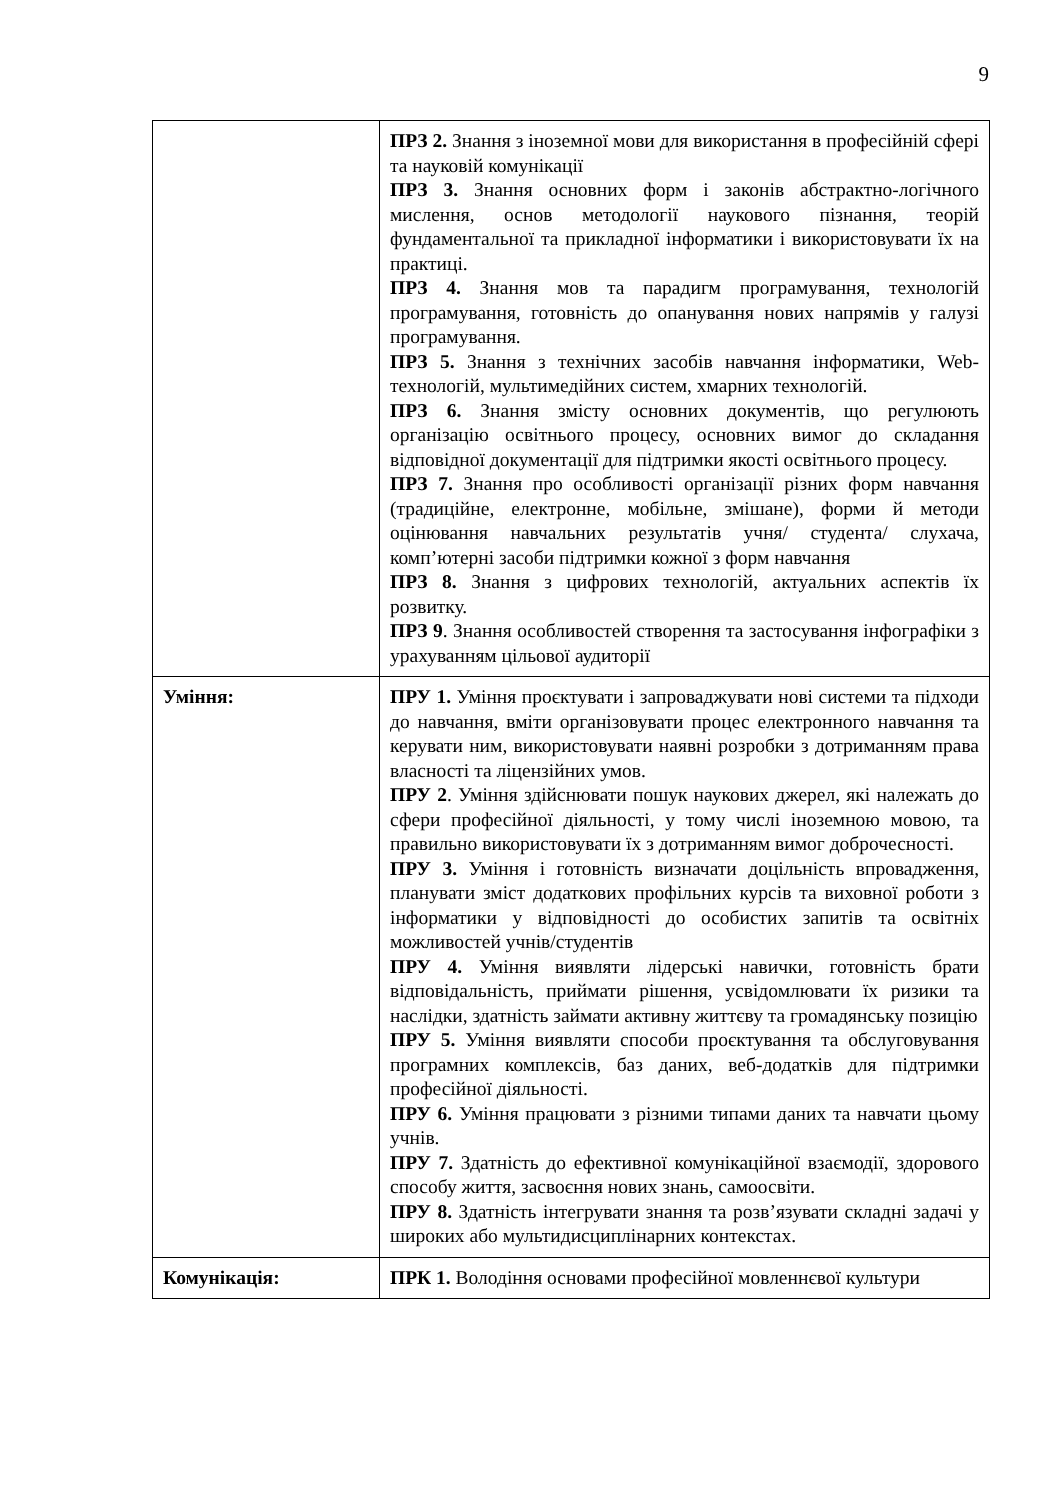9
| | ПРЗ 2. Знання з іноземної мови для використання в професійній сфері та науковій комунікації ПРЗ 3. Знання основних форм і законів абстрактно-логічного мислення, основ методології наукового пізнання, теорій фундаментальної та прикладної інформатики і використовувати їх на практиці. ПРЗ 4. Знання мов та парадигм програмування, технологій програмування, готовність до опанування нових напрямів у галузі програмування. ПРЗ 5. Знання з технічних засобів навчання інформатики, Web-технологій, мультимедійних систем, хмарних технологій. ПРЗ 6. Знання змісту основних документів, що регулюють організацію освітнього процесу, основних вимог до складання відповідної документації для підтримки якості освітнього процесу. ПРЗ 7. Знання про особливості організації різних форм навчання (традиційне, електронне, мобільне, змішане), форми й методи оцінювання навчальних результатів учня/ студента/ слухача, комп’ютерні засоби підтримки кожної з форм навчання ПРЗ 8. Знання з цифрових технологій, актуальних аспектів їх розвитку. ПРЗ 9 . Знання особливостей створення та застосування інфографіки з урахуванням цільової аудиторії |
| Уміння: | ПРУ 1. Уміння проєктувати і запроваджувати нові системи та підходи до навчання, вміти організовувати процес електронного навчання та керувати ним, використовувати наявні розробки з дотриманням права власності та ліцензійних умов. ПРУ 2 . Уміння здійснювати пошук наукових джерел, які належать до сфери професійної діяльності, у тому числі іноземною мовою, та правильно використовувати їх з дотриманням вимог доброчесності. ПРУ 3. Уміння і готовність визначати доцільність впровадження, планувати зміст додаткових профільних курсів та виховної роботи з інформатики у відповідності до особистих запитів та освітніх можливостей учнів/студентів ПРУ 4. Уміння виявляти лідерські навички, готовність брати відповідальність, приймати рішення, усвідомлювати їх ризики та наслідки, здатність займати активну життєву та громадянську позицію ПРУ 5. Уміння виявляти способи проєктування та обслуговування програмних комплексів, баз даних, веб-додатків для підтримки професійної діяльності. ПРУ 6. Уміння працювати з різними типами даних та навчати цьому учнів. ПРУ 7. Здатність до ефективної комунікаційної взаємодії, здорового способу життя, засвоєння нових знань, самоосвіти. ПРУ 8. Здатність інтегрувати знання та розв’язувати складні задачі у широких або мультидисциплінарних контекстах. |
| Комунікація: | ПРК 1. Володіння основами професійної мовленнєвої культури |